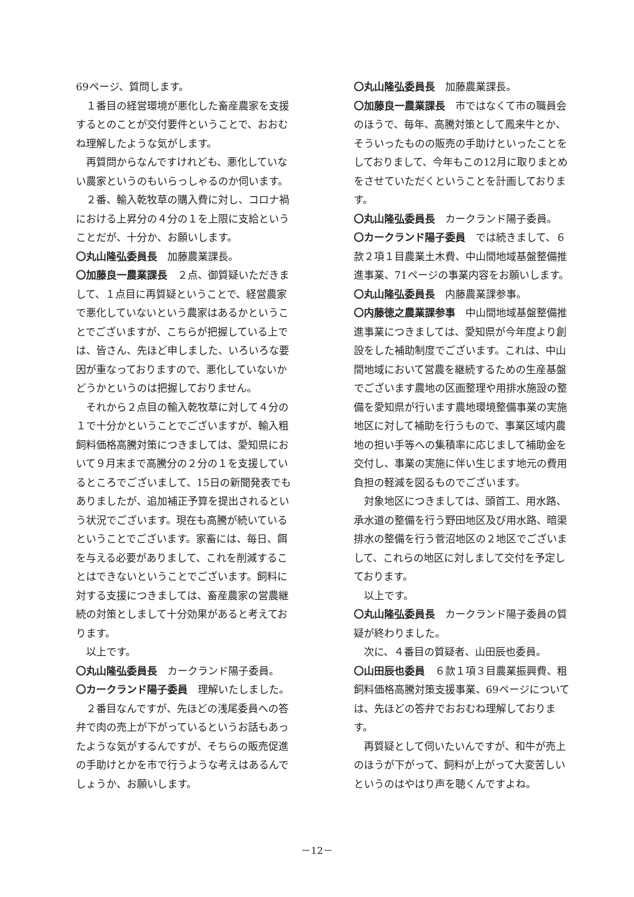69ページ、質問します。
１番目の経営環境が悪化した畜産農家を支援するとのことが交付要件ということで、おおむね理解したような気がします。
再質問からなんですけれども、悪化していない農家というのもいらっしゃるのか伺います。
２番、輸入乾牧草の購入費に対し、コロナ禍における上昇分の４分の１を上限に支給ということだが、十分か、お願いします。
〇丸山隆弘委員長　加藤農業課長。
〇加藤良一農業課長　２点、御質疑いただきまして、１点目に再質疑ということで、経営農家で悪化していないという農家はあるかということでございますが、こちらが把握している上では、皆さん、先ほど申しました、いろいろな要因が重なっておりますので、悪化していないかどうかというのは把握しておりません。
それから２点目の輸入乾牧草に対して４分の１で十分かということでございますが、輸入粗飼料価格高騰対策につきましては、愛知県において９月末まで高騰分の２分の１を支援しているところでございまして、15日の新聞発表でもありましたが、追加補正予算を提出されるという状況でございます。現在も高騰が続いているということでございます。家畜には、毎日、餌を与える必要がありまして、これを削減することはできないということでございます。飼料に対する支援につきましては、畜産農家の営農継続の対策としまして十分効果があると考えております。
以上です。
〇丸山隆弘委員長　カークランド陽子委員。
〇カークランド陽子委員　理解いたしました。
２番目なんですが、先ほどの浅尾委員への答弁で肉の売上が下がっているというお話もあったような気がするんですが、そちらの販売促進の手助けとかを市で行うような考えはあるんでしょうか、お願いします。
〇丸山隆弘委員長　加藤農業課長。
〇加藤良一農業課長　市ではなくて市の職員会のほうで、毎年、高騰対策として鳳来牛とか、そういったものの販売の手助けといったことをしておりまして、今年もこの12月に取りまとめをさせていただくということを計画しております。
〇丸山隆弘委員長　カークランド陽子委員。
〇カークランド陽子委員　では続きまして、６款２項１目農業土木費、中山間地域基盤整備推進事業、71ページの事業内容をお願いします。
〇丸山隆弘委員長　内藤農業課参事。
〇内藤徳之農業課参事　中山間地域基盤整備推進事業につきましては、愛知県が今年度より創設をした補助制度でございます。これは、中山間地域において営農を継続するための生産基盤でございます農地の区画整理や用排水施設の整備を愛知県が行います農地環境整備事業の実施地区に対して補助を行うもので、事業区域内農地の担い手等への集積率に応じまして補助金を交付し、事業の実施に伴い生じます地元の費用負担の軽減を図るものでございます。
対象地区につきましては、頭首工、用水路、承水道の整備を行う野田地区及び用水路、暗渠排水の整備を行う菅沼地区の２地区でございまして、これらの地区に対しまして交付を予定しております。
以上です。
〇丸山隆弘委員長　カークランド陽子委員の質疑が終わりました。
次に、４番目の質疑者、山田辰也委員。
〇山田辰也委員　６款１項３目農業振興費、粗飼料価格高騰対策支援事業、69ページについては、先ほどの答弁でおおむね理解しております。
再質疑として伺いたいんですが、和牛が売上のほうが下がって、飼料が上がって大変苦しいというのはやはり声を聴くんですよね。
－12－